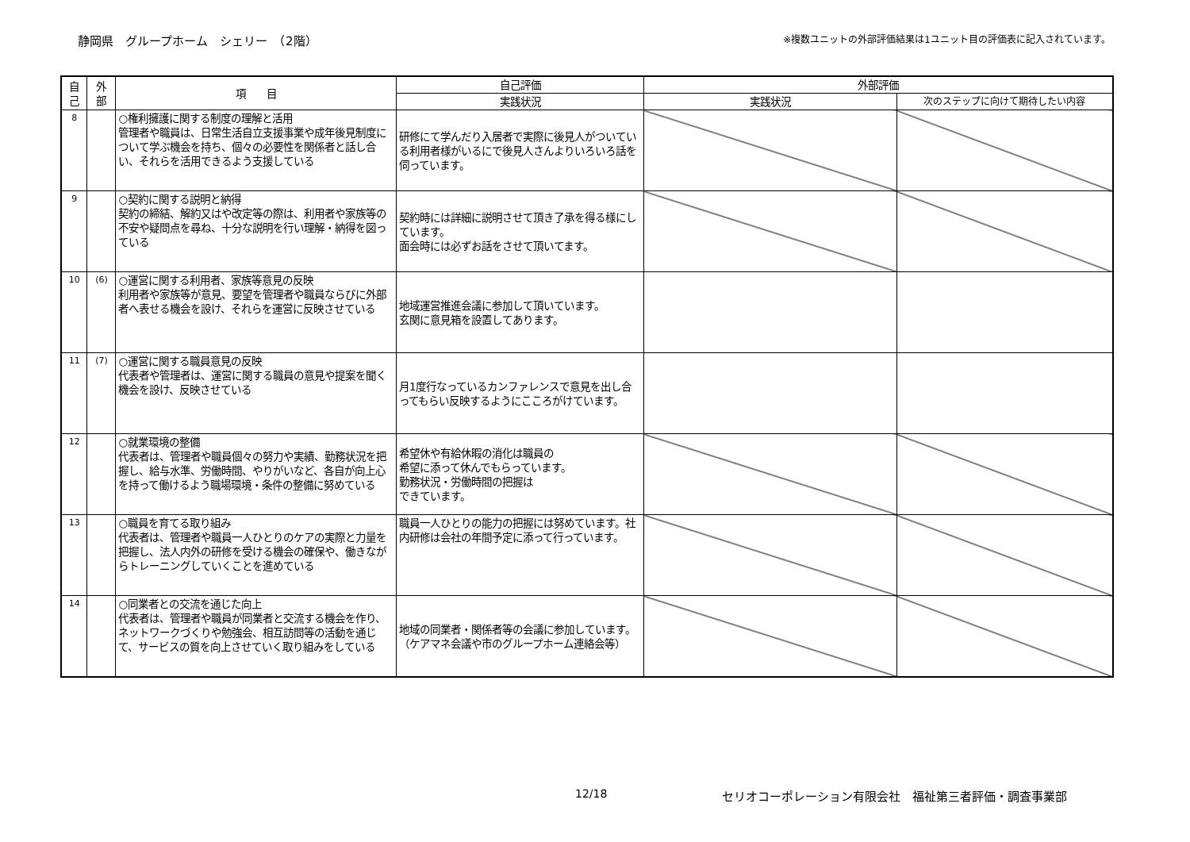静岡県　グループホーム　シェリー　（2階） ※複数ユニットの外部評価結果は1ユニット目の評価表に記入されています。
| 自 己 | 外 部 | 項 目 | 自己評価 | 外部評価 | |
| --- | --- | --- | --- | --- | --- |
| | | | 実践状況 | 実践状況 | 次のステップに向けて期待したい内容 |
| 8 | | ○権利擁護に関する制度の理解と活用 管理者や職員は、日常生活自立支援事業や成年後見制度について学ぶ機会を持ち、個々の必要性を関係者と話し合い、それらを活用できるよう支援している | 研修にて学んだり入居者で実際に後見人がついている利用者様がいるにで後見人さんよりいろいろ話を伺っています。 | | |
| 9 | | ○契約に関する説明と納得 契約の締結、解約又はや改定等の際は、利用者や家族等の不安や疑問点を尋ね、十分な説明を行い理解・納得を図っている | 契約時には詳細に説明させて頂き了承を得る様にしています。 面会時には必ずお話をさせて頂いてます。 | | |
| 10 | (6) | ○運営に関する利用者、家族等意見の反映 利用者や家族等が意見、要望を管理者や職員ならびに外部者へ表せる機会を設け、それらを運営に反映させている | 地域運営推進会議に参加して頂いています。 玄関に意見箱を設置してあります。 | | |
| 11 | (7) | ○運営に関する職員意見の反映 代表者や管理者は、運営に関する職員の意見や提案を聞く機会を設け、反映させている | 月1度行なっているカンファレンスで意見を出し合ってもらい反映するようにこころがけています。 | | |
| 12 | | ○就業環境の整備 代表者は、管理者や職員個々の努力や実績、勤務状況を把握し、給与水準、労働時間、やりがいなど、各自が向上心を持って働けるよう職場環境・条件の整備に努めている | 希望休や有給休暇の消化は職員の 希望に添って休んでもらっています。 勤務状況・労働時間の把握は できています。 | | |
| 13 | | ○職員を育てる取り組み 代表者は、管理者や職員一人ひとりのケアの実際と力量を把握し、法人内外の研修を受ける機会の確保や、働きながらトレーニングしていくことを進めている | 職員一人ひとりの能力の把握には努めています。社内研修は会社の年間予定に添って行っています。 | | |
| 14 | | ○同業者との交流を通じた向上 代表者は、管理者や職員が同業者と交流する機会を作り、ネットワークづくりや勉強会、相互訪問等の活動を通じて、サービスの質を向上させていく取り組みをしている | 地域の同業者・関係者等の会議に参加しています。 （ケアマネ会議や市のグループホーム連絡会等） | | |
12/18 セリオコーポレーション有限会社　福祉第三者評価・調査事業部